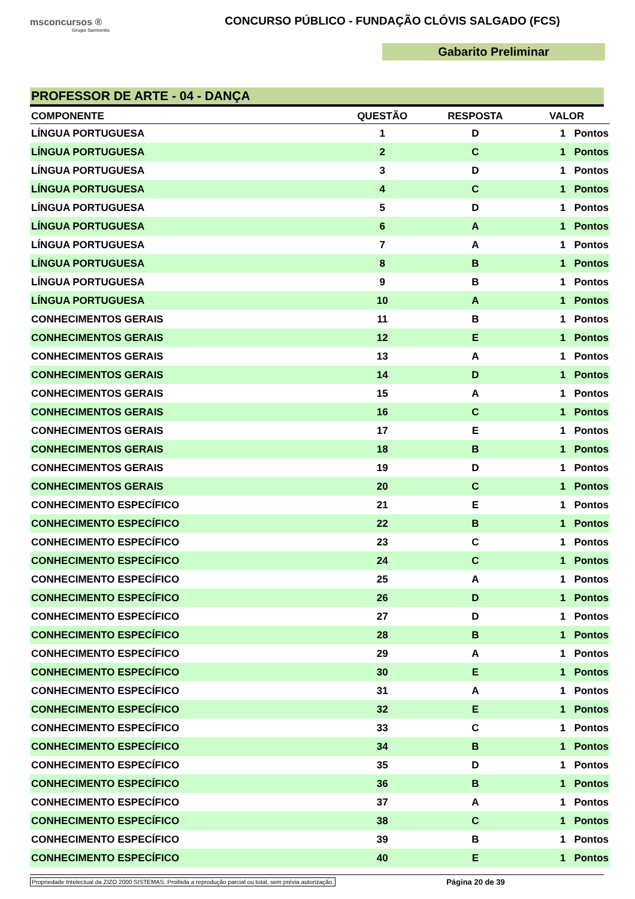msconcursos ®
Grupo Sarmento
CONCURSO PÚBLICO - FUNDAÇÃO CLÓVIS SALGADO (FCS)
Gabarito Preliminar
PROFESSOR DE ARTE - 04 - DANÇA
| COMPONENTE | QUESTÃO | RESPOSTA | VALOR |
| --- | --- | --- | --- |
| LÍNGUA PORTUGUESA | 1 | D | 1 Pontos |
| LÍNGUA PORTUGUESA | 2 | C | 1 Pontos |
| LÍNGUA PORTUGUESA | 3 | D | 1 Pontos |
| LÍNGUA PORTUGUESA | 4 | C | 1 Pontos |
| LÍNGUA PORTUGUESA | 5 | D | 1 Pontos |
| LÍNGUA PORTUGUESA | 6 | A | 1 Pontos |
| LÍNGUA PORTUGUESA | 7 | A | 1 Pontos |
| LÍNGUA PORTUGUESA | 8 | B | 1 Pontos |
| LÍNGUA PORTUGUESA | 9 | B | 1 Pontos |
| LÍNGUA PORTUGUESA | 10 | A | 1 Pontos |
| CONHECIMENTOS GERAIS | 11 | B | 1 Pontos |
| CONHECIMENTOS GERAIS | 12 | E | 1 Pontos |
| CONHECIMENTOS GERAIS | 13 | A | 1 Pontos |
| CONHECIMENTOS GERAIS | 14 | D | 1 Pontos |
| CONHECIMENTOS GERAIS | 15 | A | 1 Pontos |
| CONHECIMENTOS GERAIS | 16 | C | 1 Pontos |
| CONHECIMENTOS GERAIS | 17 | E | 1 Pontos |
| CONHECIMENTOS GERAIS | 18 | B | 1 Pontos |
| CONHECIMENTOS GERAIS | 19 | D | 1 Pontos |
| CONHECIMENTOS GERAIS | 20 | C | 1 Pontos |
| CONHECIMENTO ESPECÍFICO | 21 | E | 1 Pontos |
| CONHECIMENTO ESPECÍFICO | 22 | B | 1 Pontos |
| CONHECIMENTO ESPECÍFICO | 23 | C | 1 Pontos |
| CONHECIMENTO ESPECÍFICO | 24 | C | 1 Pontos |
| CONHECIMENTO ESPECÍFICO | 25 | A | 1 Pontos |
| CONHECIMENTO ESPECÍFICO | 26 | D | 1 Pontos |
| CONHECIMENTO ESPECÍFICO | 27 | D | 1 Pontos |
| CONHECIMENTO ESPECÍFICO | 28 | B | 1 Pontos |
| CONHECIMENTO ESPECÍFICO | 29 | A | 1 Pontos |
| CONHECIMENTO ESPECÍFICO | 30 | E | 1 Pontos |
| CONHECIMENTO ESPECÍFICO | 31 | A | 1 Pontos |
| CONHECIMENTO ESPECÍFICO | 32 | E | 1 Pontos |
| CONHECIMENTO ESPECÍFICO | 33 | C | 1 Pontos |
| CONHECIMENTO ESPECÍFICO | 34 | B | 1 Pontos |
| CONHECIMENTO ESPECÍFICO | 35 | D | 1 Pontos |
| CONHECIMENTO ESPECÍFICO | 36 | B | 1 Pontos |
| CONHECIMENTO ESPECÍFICO | 37 | A | 1 Pontos |
| CONHECIMENTO ESPECÍFICO | 38 | C | 1 Pontos |
| CONHECIMENTO ESPECÍFICO | 39 | B | 1 Pontos |
| CONHECIMENTO ESPECÍFICO | 40 | E | 1 Pontos |
Propriedade Intelectual da ZIZO 2000 SISTEMAS. Proibida a reprodução parcial ou total, sem prévia autorização. Página 20 de 39